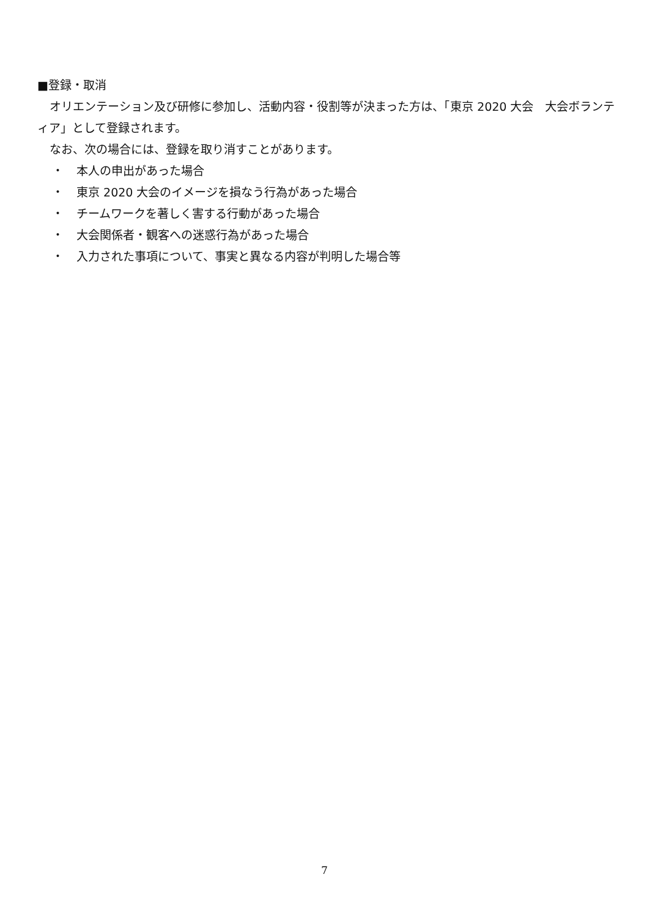■登録・取消
オリエンテーション及び研修に参加し、活動内容・役割等が決まった方は、「東京 2020 大会　大会ボランティア」として登録されます。
なお、次の場合には、登録を取り消すことがあります。
・ 本人の申出があった場合
・ 東京 2020 大会のイメージを損なう行為があった場合
・ チームワークを著しく害する行動があった場合
・ 大会関係者・観客への迷惑行為があった場合
・ 入力された事項について、事実と異なる内容が判明した場合等
7